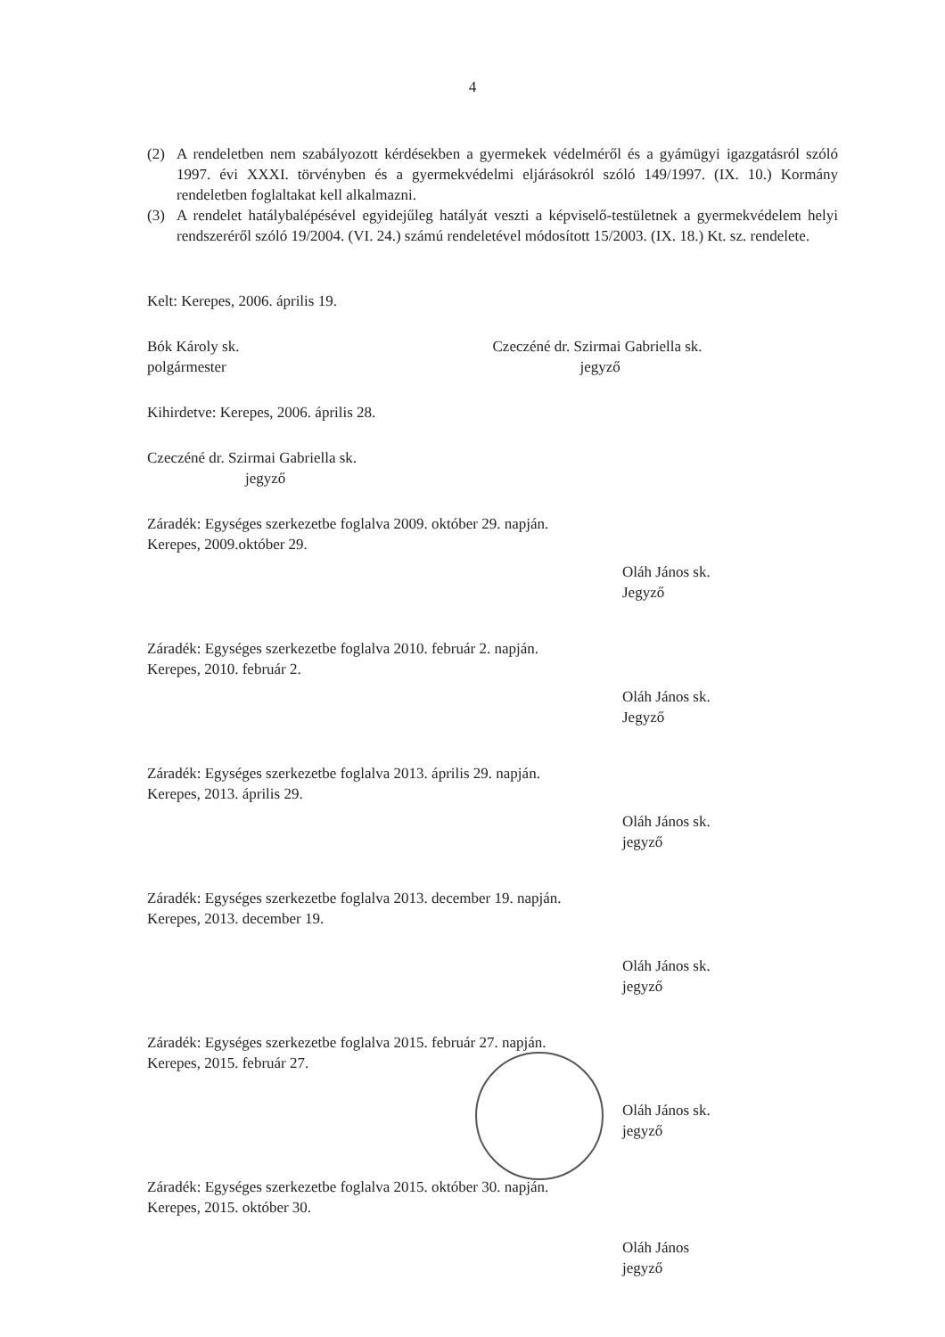4
(2) A rendeletben nem szabályozott kérdésekben a gyermekek védelméről és a gyámügyi igazgatásról szóló 1997. évi XXXI. törvényben és a gyermekvédelmi eljárásokról szóló 149/1997. (IX. 10.) Kormány rendeletben foglaltakat kell alkalmazni.
(3) A rendelet hatálybalépésével egyidejűleg hatályát veszti a képviselő-testületnek a gyermekvédelem helyi rendszeréről szóló 19/2004. (VI. 24.) számú rendeletével módosított 15/2003. (IX. 18.) Kt. sz. rendelete.
Kelt: Kerepes, 2006. április 19.
Bók Károly sk.
polgármester
Czeczéné dr. Szirmai Gabriella sk.
jegyző
Kihirdetve: Kerepes, 2006. április 28.
Czeczéné dr. Szirmai Gabriella sk.
jegyző
Záradék: Egységes szerkezetbe foglalva 2009. október 29. napján.
Kerepes, 2009.október 29.
Oláh János sk.
Jegyző
Záradék: Egységes szerkezetbe foglalva 2010. február 2. napján.
Kerepes, 2010. február 2.
Oláh János sk.
Jegyző
Záradék: Egységes szerkezetbe foglalva 2013. április 29. napján.
Kerepes, 2013. április 29.
Oláh János sk.
jegyző
Záradék: Egységes szerkezetbe foglalva 2013. december 19. napján.
Kerepes, 2013. december 19.
Oláh János sk.
jegyző
Záradék: Egységes szerkezetbe foglalva 2015. február 27. napján.
Kerepes, 2015. február 27.
Oláh János sk.
jegyző
Záradék: Egységes szerkezetbe foglalva 2015. október 30. napján.
Kerepes, 2015. október 30.
Oláh János
jegyző